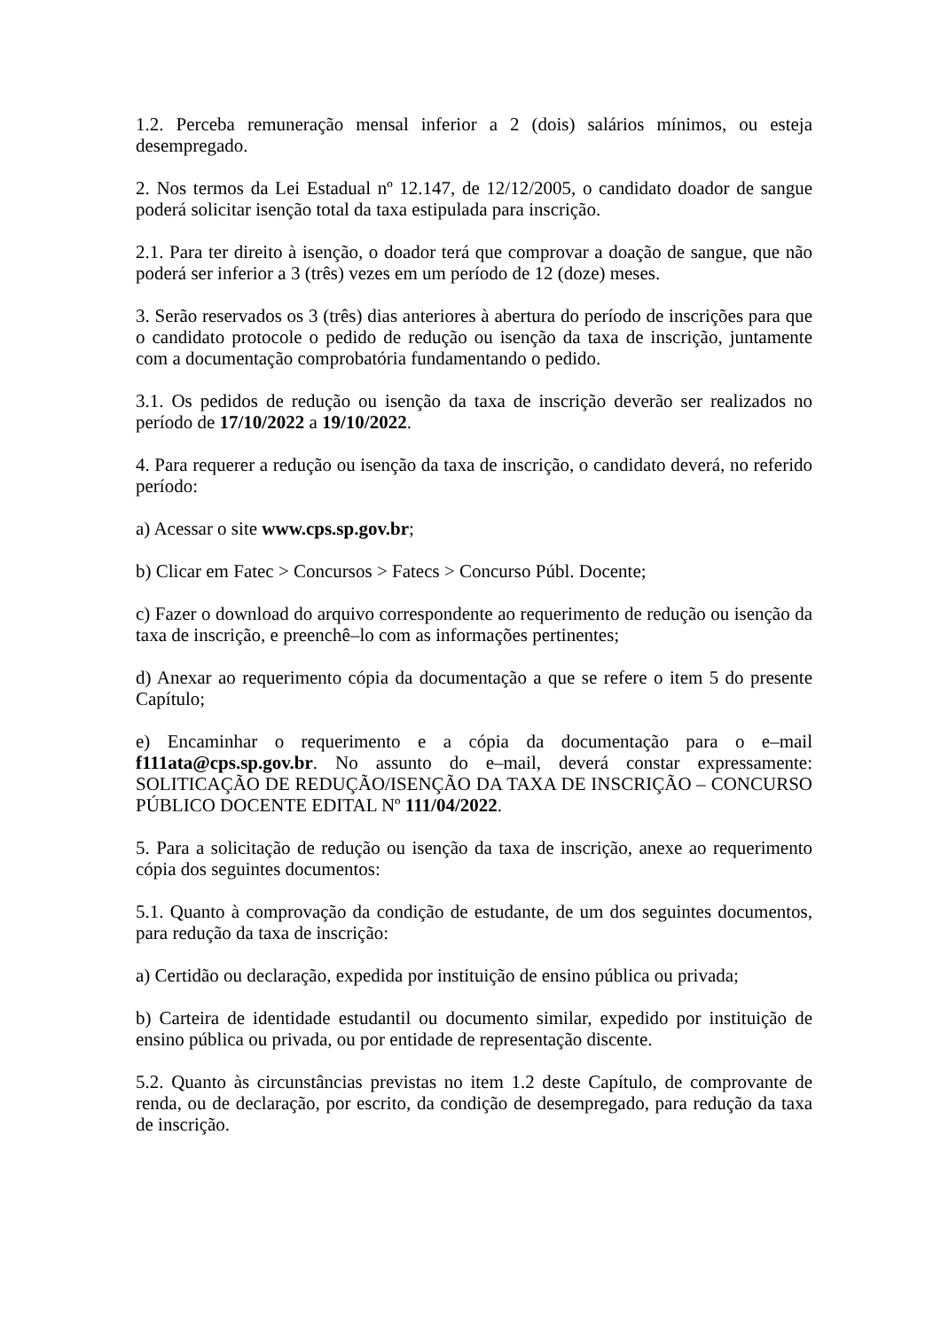1.2. Perceba remuneração mensal inferior a 2 (dois) salários mínimos, ou esteja desempregado.
2. Nos termos da Lei Estadual nº 12.147, de 12/12/2005, o candidato doador de sangue poderá solicitar isenção total da taxa estipulada para inscrição.
2.1. Para ter direito à isenção, o doador terá que comprovar a doação de sangue, que não poderá ser inferior a 3 (três) vezes em um período de 12 (doze) meses.
3. Serão reservados os 3 (três) dias anteriores à abertura do período de inscrições para que o candidato protocole o pedido de redução ou isenção da taxa de inscrição, juntamente com a documentação comprobatória fundamentando o pedido.
3.1. Os pedidos de redução ou isenção da taxa de inscrição deverão ser realizados no período de 17/10/2022 a 19/10/2022.
4. Para requerer a redução ou isenção da taxa de inscrição, o candidato deverá, no referido período:
a) Acessar o site www.cps.sp.gov.br;
b) Clicar em Fatec > Concursos > Fatecs > Concurso Públ. Docente;
c) Fazer o download do arquivo correspondente ao requerimento de redução ou isenção da taxa de inscrição, e preenchê–lo com as informações pertinentes;
d) Anexar ao requerimento cópia da documentação a que se refere o item 5 do presente Capítulo;
e) Encaminhar o requerimento e a cópia da documentação para o e–mail f111ata@cps.sp.gov.br. No assunto do e–mail, deverá constar expressamente: SOLITICAÇÃO DE REDUÇÃO/ISENÇÃO DA TAXA DE INSCRIÇÃO – CONCURSO PÚBLICO DOCENTE EDITAL Nº 111/04/2022.
5. Para a solicitação de redução ou isenção da taxa de inscrição, anexe ao requerimento cópia dos seguintes documentos:
5.1. Quanto à comprovação da condição de estudante, de um dos seguintes documentos, para redução da taxa de inscrição:
a) Certidão ou declaração, expedida por instituição de ensino pública ou privada;
b) Carteira de identidade estudantil ou documento similar, expedido por instituição de ensino pública ou privada, ou por entidade de representação discente.
5.2. Quanto às circunstâncias previstas no item 1.2 deste Capítulo, de comprovante de renda, ou de declaração, por escrito, da condição de desempregado, para redução da taxa de inscrição.